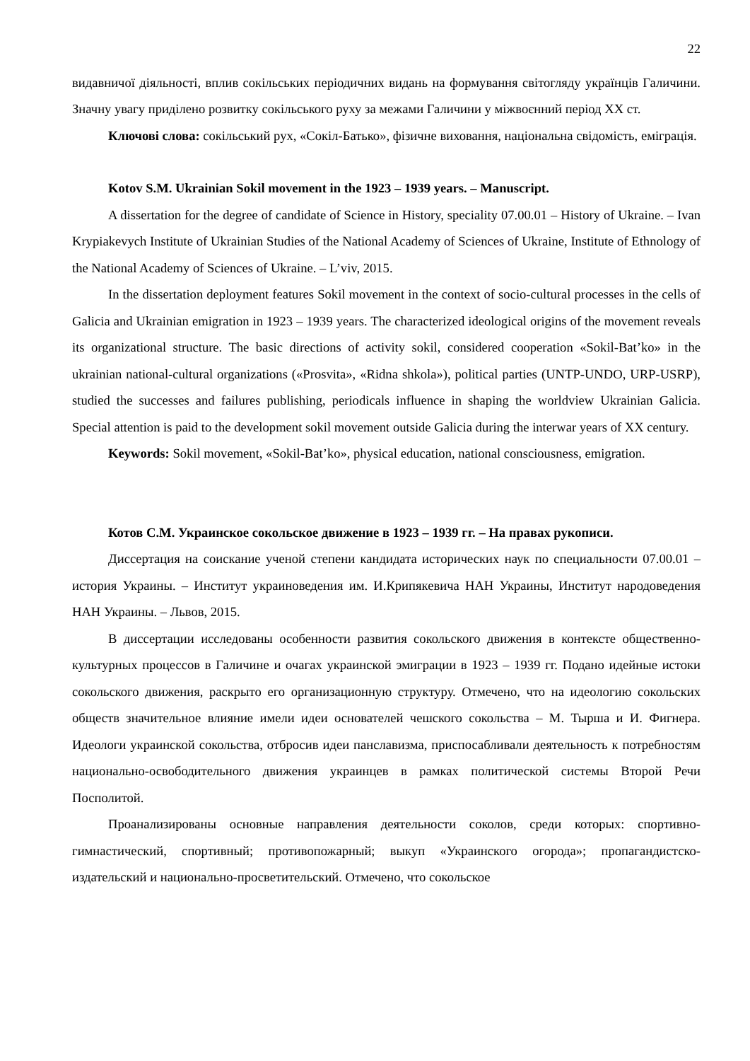22
видавничої діяльності, вплив сокільських періодичних видань на формування світогляду українців Галичини. Значну увагу приділено розвитку сокільського руху за межами Галичини у міжвоєнний період XX ст.
Ключові слова: сокільський рух, «Сокіл-Батько», фізичне виховання, національна свідомість, еміграція.
Kotov S.M. Ukrainian Sokil movement in the 1923 – 1939 years. – Manuscript.
A dissertation for the degree of candidate of Science in History, speciality 07.00.01 – History of Ukraine. – Ivan Krypiakevych Institute of Ukrainian Studies of the National Academy of Sciences of Ukraine, Institute of Ethnology of the National Academy of Sciences of Ukraine. – L’viv, 2015.
In the dissertation deployment features Sokil movement in the context of socio-cultural processes in the cells of Galicia and Ukrainian emigration in 1923 – 1939 years. The characterized ideological origins of the movement reveals its organizational structure. The basic directions of activity sokil, considered cooperation «Sokil-Bat’ko» in the ukrainian national-cultural organizations («Prosvita», «Ridna shkola»), political parties (UNTP-UNDO, URP-USRP), studied the successes and failures publishing, periodicals influence in shaping the worldview Ukrainian Galicia. Special attention is paid to the development sokil movement outside Galicia during the interwar years of XX century.
Keywords: Sokil movement, «Sokil-Bat’ko», physical education, national consciousness, emigration.
Котов С.М. Украинское сокольское движение в 1923 – 1939 гг. – На правах рукописи.
Диссертация на соискание ученой степени кандидата исторических наук по специальности 07.00.01 – история Украины. – Институт украиноведения им. И.Крипякевича НАН Украины, Институт народоведения НАН Украины. – Львов, 2015.
В диссертации исследованы особенности развития сокольского движения в контексте общественно-культурных процессов в Галичине и очагах украинской эмиграции в 1923 – 1939 гг. Подано идейные истоки сокольского движения, раскрыто его организационную структуру. Отмечено, что на идеологию сокольских обществ значительное влияние имели идеи основателей чешского сокольства – М. Тырша и И. Фигнера. Идеологи украинской сокольства, отбросив идеи панславизма, приспосабливали деятельность к потребностям национально-освободительного движения украинцев в рамках политической системы Второй Речи Посполитой.
Проанализированы основные направления деятельности соколов, среди которых: спортивно-гимнастический, спортивный; противопожарный; выкуп «Украинского огорода»; пропагандистско-издательский и национально-просветительский. Отмечено, что сокольское